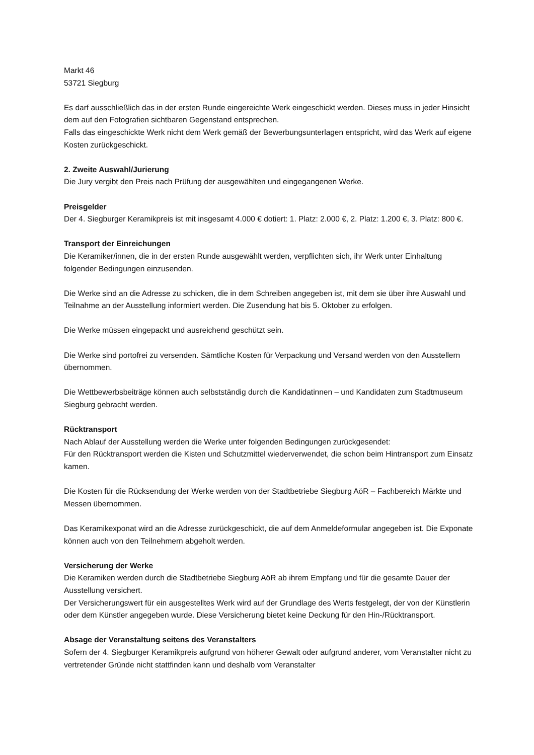Markt 46
53721 Siegburg
Es darf ausschließlich das in der ersten Runde eingereichte Werk eingeschickt werden. Dieses muss in jeder Hinsicht dem auf den Fotografien sichtbaren Gegenstand entsprechen.
Falls das eingeschickte Werk nicht dem Werk gemäß der Bewerbungsunterlagen entspricht, wird das Werk auf eigene Kosten zurückgeschickt.
2. Zweite Auswahl/Jurierung
Die Jury vergibt den Preis nach Prüfung der ausgewählten und eingegangenen Werke.
Preisgelder
Der 4. Siegburger Keramikpreis ist mit insgesamt 4.000 € dotiert: 1. Platz: 2.000 €, 2. Platz: 1.200 €, 3. Platz: 800 €.
Transport der Einreichungen
Die Keramiker/innen, die in der ersten Runde ausgewählt werden, verpflichten sich, ihr Werk unter Einhaltung folgender Bedingungen einzusenden.
Die Werke sind an die Adresse zu schicken, die in dem Schreiben angegeben ist, mit dem sie über ihre Auswahl und Teilnahme an der Ausstellung informiert werden. Die Zusendung hat bis 5. Oktober zu erfolgen.
Die Werke müssen eingepackt und ausreichend geschützt sein.
Die Werke sind portofrei zu versenden. Sämtliche Kosten für Verpackung und Versand werden von den Ausstellern übernommen.
Die Wettbewerbsbeiträge können auch selbstständig durch die Kandidatinnen – und Kandidaten zum Stadtmuseum Siegburg gebracht werden.
Rücktransport
Nach Ablauf der Ausstellung werden die Werke unter folgenden Bedingungen zurückgesendet:
Für den Rücktransport werden die Kisten und Schutzmittel wiederverwendet, die schon beim Hintransport zum Einsatz kamen.
Die Kosten für die Rücksendung der Werke werden von der Stadtbetriebe Siegburg AöR – Fachbereich Märkte und Messen übernommen.
Das Keramikexponat wird an die Adresse zurückgeschickt, die auf dem Anmeldeformular angegeben ist. Die Exponate können auch von den Teilnehmern abgeholt werden.
Versicherung der Werke
Die Keramiken werden durch die Stadtbetriebe Siegburg AöR ab ihrem Empfang und für die gesamte Dauer der Ausstellung versichert.
Der Versicherungswert für ein ausgestelltes Werk wird auf der Grundlage des Werts festgelegt, der von der Künstlerin oder dem Künstler angegeben wurde. Diese Versicherung bietet keine Deckung für den Hin-/Rücktransport.
Absage der Veranstaltung seitens des Veranstalters
Sofern der 4. Siegburger Keramikpreis aufgrund von höherer Gewalt oder aufgrund anderer, vom Veranstalter nicht zu vertretender Gründe nicht stattfinden kann und deshalb vom Veranstalter